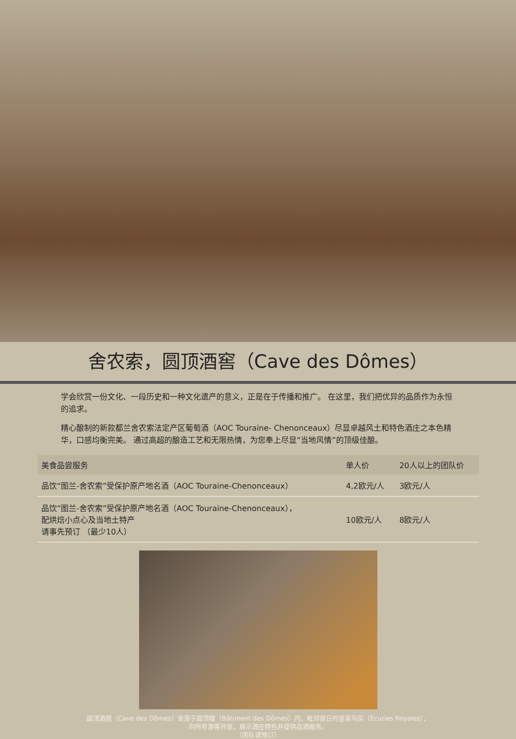舍农索，圆顶酒窖（Cave des Dômes）
学会欣赏一份文化、一段历史和一种文化遗产的意义，正是在于传播和推广。 在这里，我们把优异的品质作为永恒的追求。
精心酿制的新款都兰舍农索法定产区葡萄酒（AOC Touraine- Chenonceaux）尽显卓越风土和特色酒庄之本色精华，口感均衡完美。 通过高超的酿造工艺和无限热情，为您奉上尽显“当地风情”的顶级佳酿。
| 美食品尝服务 | 单人价 | 20人以上的团队价 |
| --- | --- | --- |
| 品饮“图兰-舍农索”受保护原产地名酒（AOC Touraine-Chenonceaux） | 4,2欧元/人 | 3欧元/人 |
| 品饮“图兰-舍农索”受保护原产地名酒（AOC Touraine-Chenonceaux）， 配烘焙小点心及当地土特产 请事先预订 （最少10人） | 10欧元/人 | 8欧元/人 |
圆顶酒窖（Cave des Dômes）坐落于圆顶楼（Bâtiment des Dômes）内，毗邻昔日的皇家马房（Ecuries Royales），
向所有游客开放，展示酒庄特色并提供品酒服务。
（团队请预订）